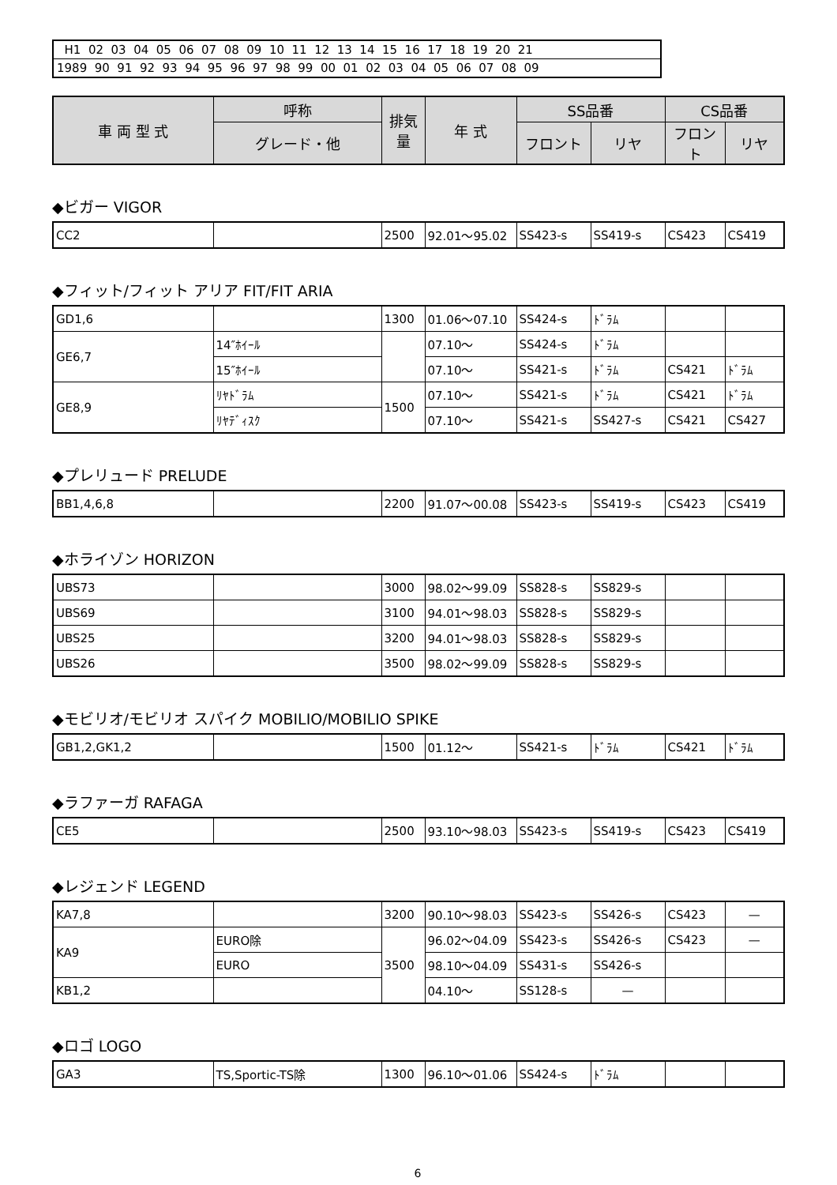| H1 02 03 04 05 06 07 08 09 10 11 12 13 14 15 16 17 18 19 20 21 |
| 1989 90 91 92 93 94 95 96 97 98 99 00 01 02 03 04 05 06 07 08 09 |
| 車 両 型 式 | 呼称 | 排気量 | 年 式 | SS品番 | | CS品番 | |
| --- | --- | --- | --- | --- | --- | --- | --- |
| | グレード・他 | | | フロント | リヤ | フロント | リヤ |
◆ビガー VIGOR
| CC2 | | 2500 | 92.01～95.02 | SS423-s | SS419-s | CS423 | CS419 |
◆フィット/フィット アリア FIT/FIT ARIA
| GD1,6 | | 1300 | 01.06～07.10 | SS424-s | ﾄﾞﾗﾑ | | |
| GE6,7 | 14″ﾎｲｰﾙ | | 07.10～ | SS424-s | ﾄﾞﾗﾑ | | |
| | 15″ﾎｲｰﾙ | | 07.10～ | SS421-s | ﾄﾞﾗﾑ | CS421 | ﾄﾞﾗﾑ |
| GE8,9 | ﾘﾔﾄﾞﾗﾑ | 1500 | 07.10～ | SS421-s | ﾄﾞﾗﾑ | CS421 | ﾄﾞﾗﾑ |
| | ﾘﾔﾃﾞｨｽｸ | | 07.10～ | SS421-s | SS427-s | CS421 | CS427 |
◆プレリュード PRELUDE
| BB1,4,6,8 | | 2200 | 91.07～00.08 | SS423-s | SS419-s | CS423 | CS419 |
◆ホライゾン HORIZON
| UBS73 | | 3000 | 98.02～99.09 | SS828-s | SS829-s | | |
| UBS69 | | 3100 | 94.01～98.03 | SS828-s | SS829-s | | |
| UBS25 | | 3200 | 94.01～98.03 | SS828-s | SS829-s | | |
| UBS26 | | 3500 | 98.02～99.09 | SS828-s | SS829-s | | |
◆モビリオ/モビリオ スパイク MOBILIO/MOBILIO SPIKE
| GB1,2,GK1,2 | | 1500 | 01.12～ | SS421-s | ﾄﾞﾗﾑ | CS421 | ﾄﾞﾗﾑ |
◆ラファーガ RAFAGA
| CE5 | | 2500 | 93.10～98.03 | SS423-s | SS419-s | CS423 | CS419 |
◆レジェンド LEGEND
| KA7,8 | | 3200 | 90.10～98.03 | SS423-s | SS426-s | CS423 | — |
| KA9 | EURO除 | 3500 | 96.02～04.09 | SS423-s | SS426-s | CS423 | — |
| | EURO | | 98.10～04.09 | SS431-s | SS426-s | | |
| KB1,2 | | | 04.10～ | SS128-s | — | | |
◆ロゴ LOGO
| GA3 | TS,Sportic-TS除 | 1300 | 96.10～01.06 | SS424-s | ﾄﾞﾗﾑ | | |
6